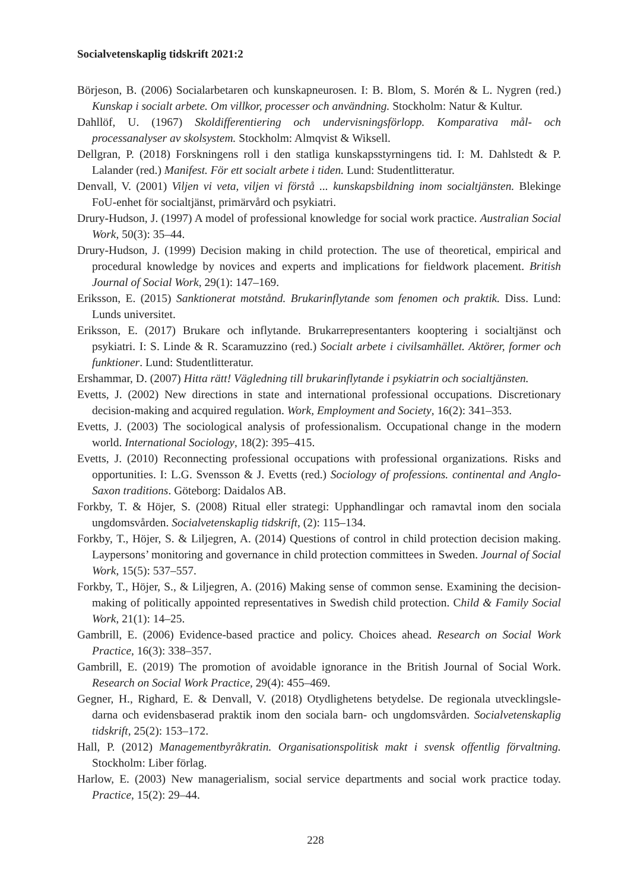Socialvetenskaplig tidskrift 2021:2
Börjeson, B. (2006) Socialarbetaren och kunskapneurosen. I: B. Blom, S. Morén & L. Nygren (red.) Kunskap i socialt arbete. Om villkor, processer och användning. Stockholm: Natur & Kultur.
Dahllöf, U. (1967) Skoldifferentiering och undervisningsförlopp. Komparativa mål- och processanalyser av skolsystem. Stockholm: Almqvist & Wiksell.
Dellgran, P. (2018) Forskningens roll i den statliga kunskapsstyrningens tid. I: M. Dahlstedt & P. Lalander (red.) Manifest. För ett socialt arbete i tiden. Lund: Studentlitteratur.
Denvall, V. (2001) Viljen vi veta, viljen vi förstå ... kunskapsbildning inom socialtjänsten. Blekinge FoU-enhet för socialtjänst, primärvård och psykiatri.
Drury-Hudson, J. (1997) A model of professional knowledge for social work practice. Australian Social Work, 50(3): 35–44.
Drury-Hudson, J. (1999) Decision making in child protection. The use of theoretical, empirical and procedural knowledge by novices and experts and implications for fieldwork placement. British Journal of Social Work, 29(1): 147–169.
Eriksson, E. (2015) Sanktionerat motstånd. Brukarinflytande som fenomen och praktik. Diss. Lund: Lunds universitet.
Eriksson, E. (2017) Brukare och inflytande. Brukarrepresentanters kooptering i socialtjänst och psykiatri. I: S. Linde & R. Scaramuzzino (red.) Socialt arbete i civilsamhället. Aktörer, former och funktioner. Lund: Studentlitteratur.
Ershammar, D. (2007) Hitta rätt! Vägledning till brukarinflytande i psykiatrin och socialtjänsten.
Evetts, J. (2002) New directions in state and international professional occupations. Discretionary decision-making and acquired regulation. Work, Employment and Society, 16(2): 341–353.
Evetts, J. (2003) The sociological analysis of professionalism. Occupational change in the modern world. International Sociology, 18(2): 395–415.
Evetts, J. (2010) Reconnecting professional occupations with professional organizations. Risks and opportunities. I: L.G. Svensson & J. Evetts (red.) Sociology of professions. continental and Anglo-Saxon traditions. Göteborg: Daidalos AB.
Forkby, T. & Höjer, S. (2008) Ritual eller strategi: Upphandlingar och ramavtal inom den sociala ungdomsvården. Socialvetenskaplig tidskrift, (2): 115–134.
Forkby, T., Höjer, S. & Liljegren, A. (2014) Questions of control in child protection decision making. Laypersons’ monitoring and governance in child protection committees in Sweden. Journal of Social Work, 15(5): 537–557.
Forkby, T., Höjer, S., & Liljegren, A. (2016) Making sense of common sense. Examining the decision-making of politically appointed representatives in Swedish child protection. Child & Family Social Work, 21(1): 14–25.
Gambrill, E. (2006) Evidence-based practice and policy. Choices ahead. Research on Social Work Practice, 16(3): 338–357.
Gambrill, E. (2019) The promotion of avoidable ignorance in the British Journal of Social Work. Research on Social Work Practice, 29(4): 455–469.
Gegner, H., Righard, E. & Denvall, V. (2018) Otydlighetens betydelse. De regionala utvecklingsle-darna och evidensbaserad praktik inom den sociala barn- och ungdomsvården. Socialvetenskaplig tidskrift, 25(2): 153–172.
Hall, P. (2012) Managementbyråkratin. Organisationspolitisk makt i svensk offentlig förvaltning. Stockholm: Liber förlag.
Harlow, E. (2003) New managerialism, social service departments and social work practice today. Practice, 15(2): 29–44.
228